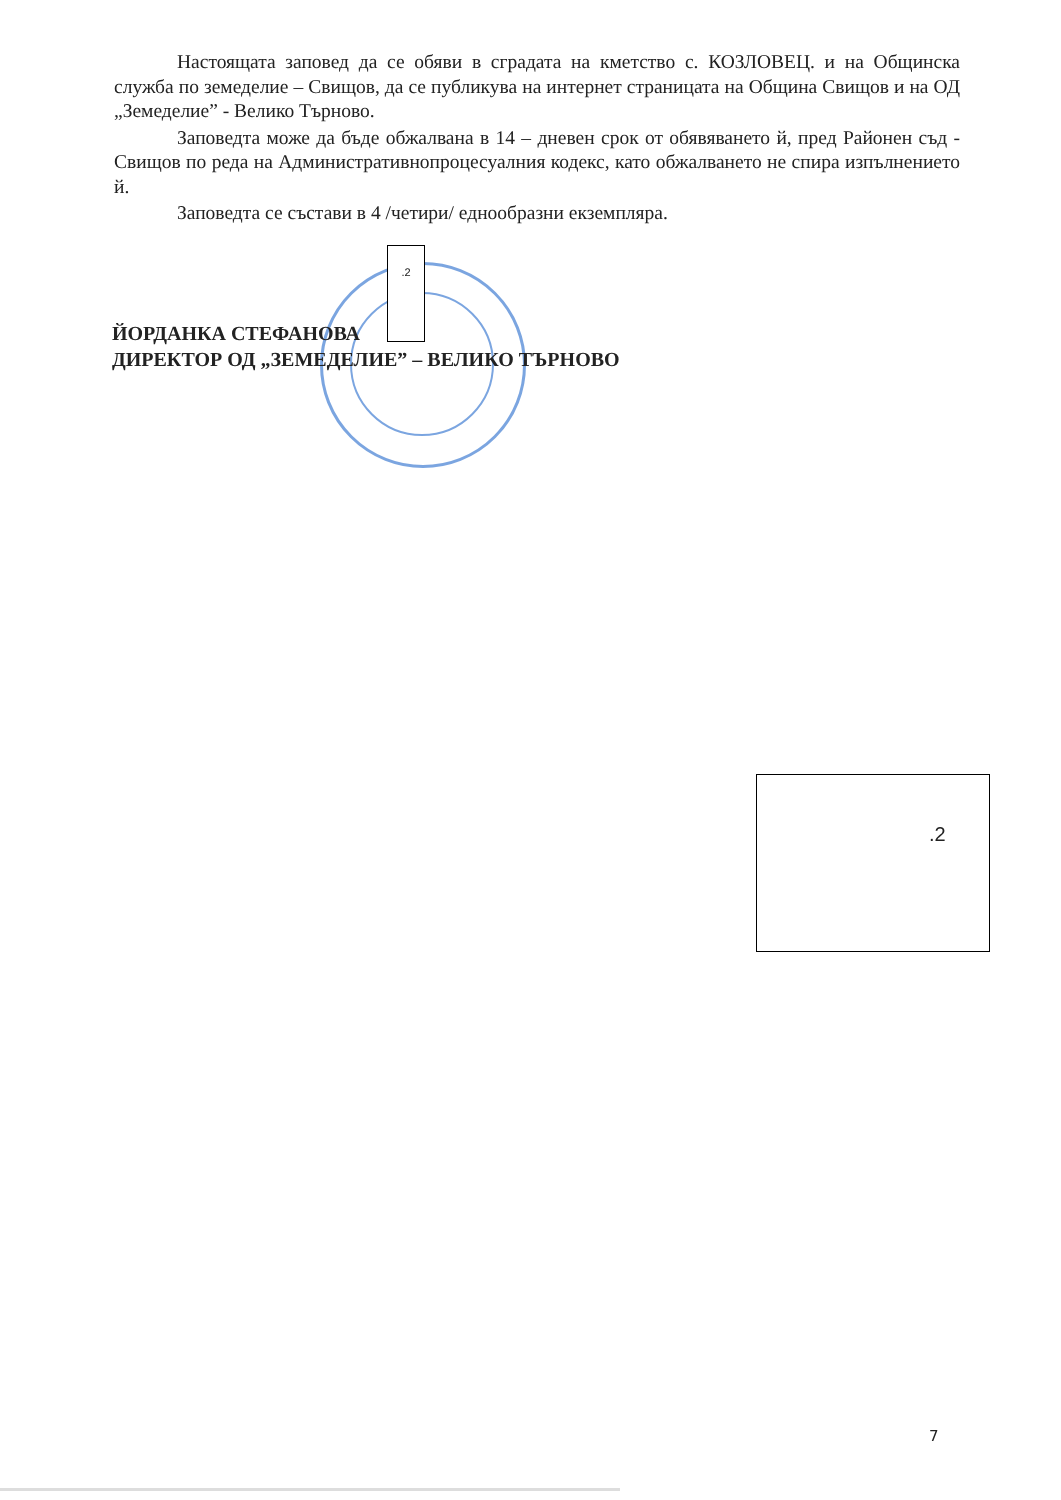Настоящата заповед да се обяви в сградата на кметство с. КОЗЛОВЕЦ. и на Общинска служба по земеделие – Свищов, да се публикува на интернет страницата на Община Свищов и на ОД „Земеделие” - Велико Търново.
Заповедта може да бъде обжалвана в 14 – дневен срок от обявяването й, пред Районен съд - Свищов по реда на Административнопроцесуалния кодекс, като обжалването не спира изпълнението й.
Заповедта се състави в 4 /четири/ еднообразни екземпляра.
ЙОРДАНКА СТЕФАНОВА
ДИРЕКТОР ОД „ЗЕМЕДЕЛИЕ” – ВЕЛИКО ТЪРНОВО
.2
.2
7